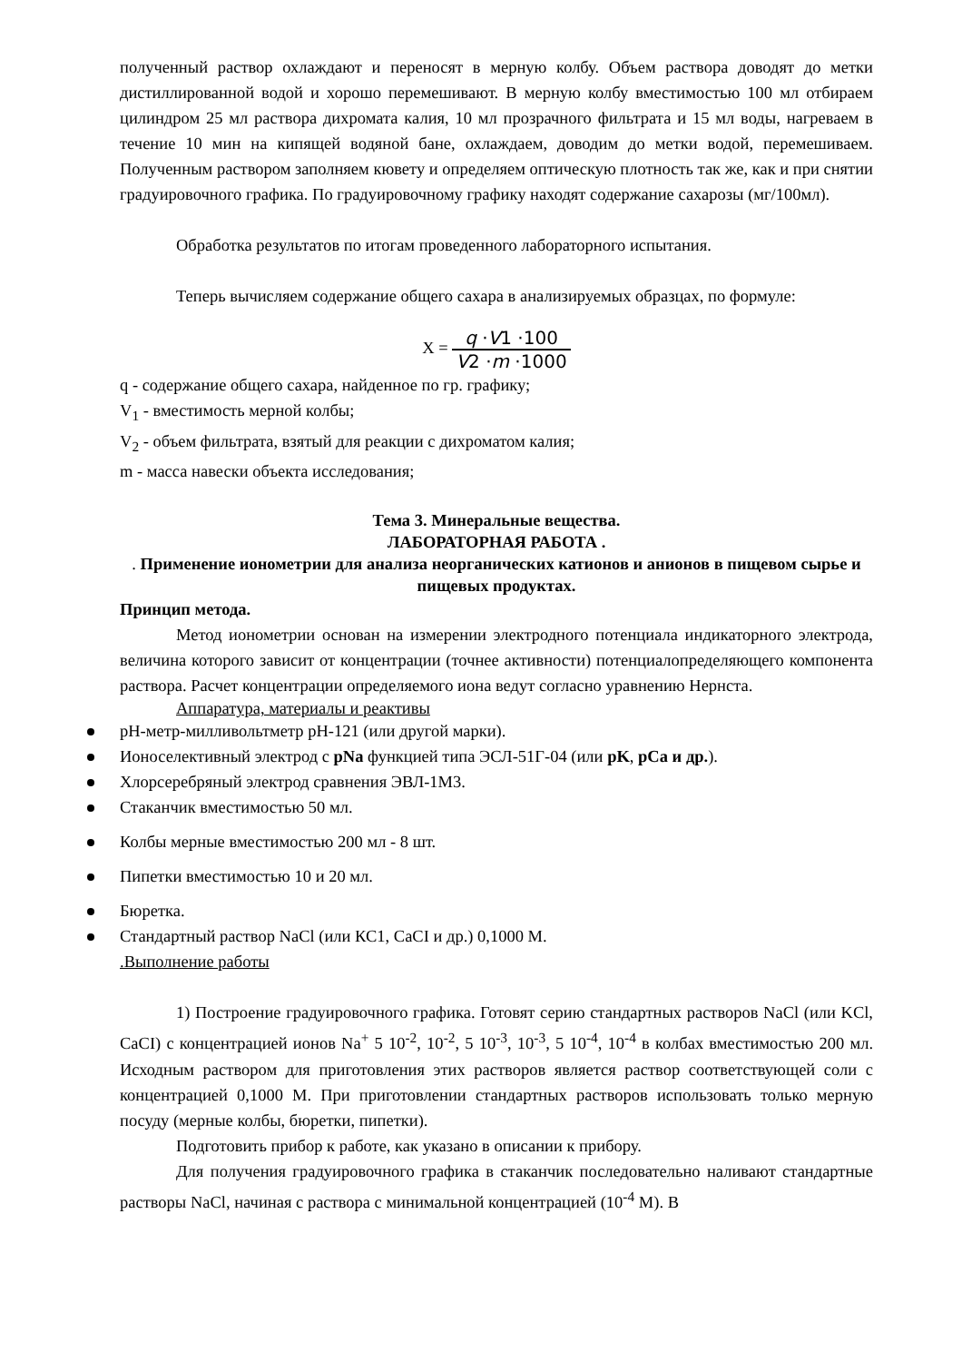полученный раствор охлаждают и переносят в мерную колбу. Объем раствора доводят до метки дистиллированной водой и хорошо перемешивают. В мерную колбу вместимостью 100 мл отбираем цилиндром 25 мл раствора дихромата калия, 10 мл прозрачного фильтрата и 15 мл воды, нагреваем в течение 10 мин на кипящей водяной бане, охлаждаем, доводим до метки водой, перемешиваем. Полученным раствором заполняем кювету и определяем оптическую плотность так же, как и при снятии градуировочного графика. По градуировочному графику находят содержание сахарозы (мг/100мл).
Обработка результатов по итогам проведенного лабораторного испытания.
Теперь вычисляем содержание общего сахара в анализируемых образцах, по формуле:
X = q ·V1 ·100 V2 ·m ·1000
q - содержание общего сахара, найденное по гр. графику;
V<sub>1</sub> - вместимость мерной колбы;
V<sub>2</sub> - объем фильтрата, взятый для реакции с дихроматом калия;
m - масса навески объекта исследования;
Тема 3. Минеральные вещества.
ЛАБОРАТОРНАЯ РАБОТА .
. Применение ионометрии для анализа неорганических катионов и анионов в пищевом сырье и пищевых продуктах.
Принцип метода.
Метод ионометрии основан на измерении электродного потенциала индикаторного электрода, величина которого зависит от концентрации (точнее активности) потенциалопределяющего компонента раствора. Расчет концентрации определяемого иона ведут согласно уравнению Нернста.
Аппаратура, материалы и реактивы
pH-метр-милливольтметр pH-121 (или другой марки).
Ионоселективный электрод с pNa функцией типа ЭСЛ-51Г-04 (или pK, pCa и др.).
Хлорсеребряный электрод сравнения ЭВЛ-1М3.
Стаканчик вместимостью 50 мл.
Колбы мерные вместимостью 200 мл - 8 шт.
Пипетки вместимостью 10 и 20 мл.
Бюретка.
Стандартный раствор NaCl (или КС1, CaCI и др.) 0,1000 М.
.Выполнение работы
1) Построение градуировочного графика. Готовят серию стандартных растворов NaCl (или KCl, CaCI) с концентрацией ионов Na<sup>+</sup> 5 10<sup>-2</sup>, 10<sup>-2</sup>, 5 10<sup>-3</sup>, 10<sup>-3</sup>, 5 10<sup>-4</sup>, 10<sup>-4</sup> в колбах вместимостью 200 мл. Исходным раствором для приготовления этих растворов является раствор соответствующей соли с концентрацией 0,1000 М. При приготовлении стандартных растворов использовать только мерную посуду (мерные колбы, бюретки, пипетки).
Подготовить прибор к работе, как указано в описании к прибору.
Для получения градуировочного графика в стаканчик последовательно наливают стандартные растворы NaCl, начиная с раствора с минимальной концентрацией (10<sup>-4</sup> М). В